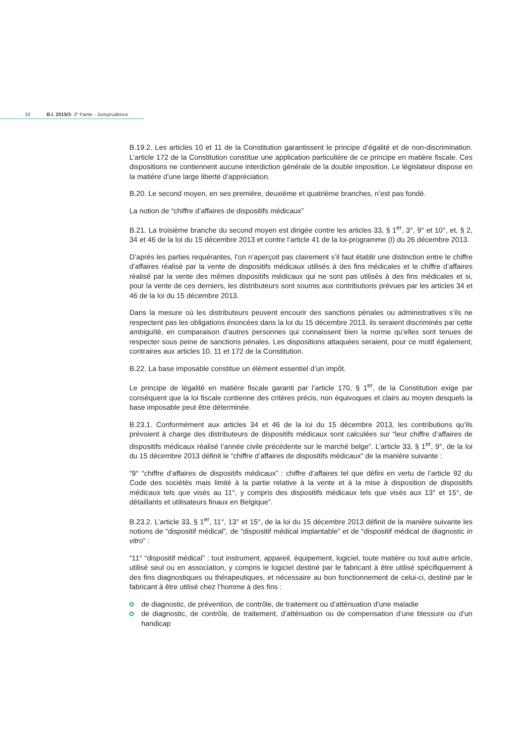10 B.I. 2015/3- 3<sup>e</sup> Partie - Jurisprudence
B.19.2. Les articles 10 et 11 de la Constitution garantissent le principe d’égalité et de non-discrimination. L’article 172 de la Constitution constitue une application particulière de ce principe en matière fiscale. Ces dispositions ne contiennent aucune interdiction générale de la double imposition. Le législateur dispose en la matière d’une large liberté d’appréciation.
B.20. Le second moyen, en ses première, deuxième et quatrième branches, n’est pas fondé.
La notion de “chiffre d’affaires de dispositifs médicaux”
B.21. La troisième branche du second moyen est dirigée contre les articles 33, § 1<sup>er</sup>, 3°, 9° et 10°, et, § 2, 34 et 46 de la loi du 15 décembre 2013 et contre l’article 41 de la loi-programme (I) du 26 décembre 2013.
D’après les parties requérantes, l’on n’aperçoit pas clairement s’il faut établir une distinction entre le chiffre d’affaires réalisé par la vente de dispositifs médicaux utilisés à des fins médicales et le chiffre d’affaires réalisé par la vente des mêmes dispositifs médicaux qui ne sont pas utilisés à des fins médicales et si, pour la vente de ces derniers, les distributeurs sont soumis aux contributions prévues par les articles 34 et 46 de la loi du 15 décembre 2013.
Dans la mesure où les distributeurs peuvent encourir des sanctions pénales ou administratives s’ils ne respectent pas les obligations énoncées dans la loi du 15 décembre 2013, ils seraient discriminés par cette ambiguïté, en comparaison d’autres personnes qui connaissent bien la norme qu’elles sont tenues de respecter sous peine de sanctions pénales. Les dispositions attaquées seraient, pour ce motif également, contraires aux articles 10, 11 et 172 de la Constitution.
B.22. La base imposable constitue un élément essentiel d’un impôt.
Le principe de légalité en matière fiscale garanti par l’article 170, § 1<sup>er</sup>, de la Constitution exige par conséquent que la loi fiscale contienne des critères précis, non équivoques et clairs au moyen desquels la base imposable peut être déterminée.
B.23.1. Conformément aux articles 34 et 46 de la loi du 15 décembre 2013, les contributions qu’ils prévoient à charge des distributeurs de dispositifs médicaux sont calculées sur “leur chiffre d’affaires de dispositifs médicaux réalisé l’année civile précédente sur le marché belge”. L’article 33, § 1<sup>er</sup>, 9°, de la loi du 15 décembre 2013 définit le “chiffre d’affaires de dispositifs médicaux” de la manière suivante :
“9° “chiffre d’affaires de dispositifs médicaux” : chiffre d’affaires tel que défini en vertu de l’article 92 du Code des sociétés mais limité à la partie relative à la vente et à la mise à disposition de dispositifs médicaux tels que visés au 11°, y compris des dispositifs médicaux tels que visés aux 13° et 15°, de détaillants et utilisateurs finaux en Belgique”.
B.23.2. L’article 33, § 1<sup>er</sup>, 11°, 13° et 15°, de la loi du 15 décembre 2013 définit de la manière suivante les notions de “dispositif médical”, de “dispositif médical implantable” et de “dispositif médical de diagnostic in vitro” :
“11° “dispositif médical” : tout instrument, appareil, équipement, logiciel, toute matière ou tout autre article, utilisé seul ou en association, y compris le logiciel destiné par le fabricant à être utilisé spécifiquement à des fins diagnostiques ou thérapeutiques, et nécessaire au bon fonctionnement de celui-ci, destiné par le fabricant à être utilisé chez l’homme à des fins :
de diagnostic, de prévention, de contrôle, de traitement ou d’atténuation d’une maladie
de diagnostic, de contrôle, de traitement, d’atténuation ou de compensation d’une blessure ou d’un handicap